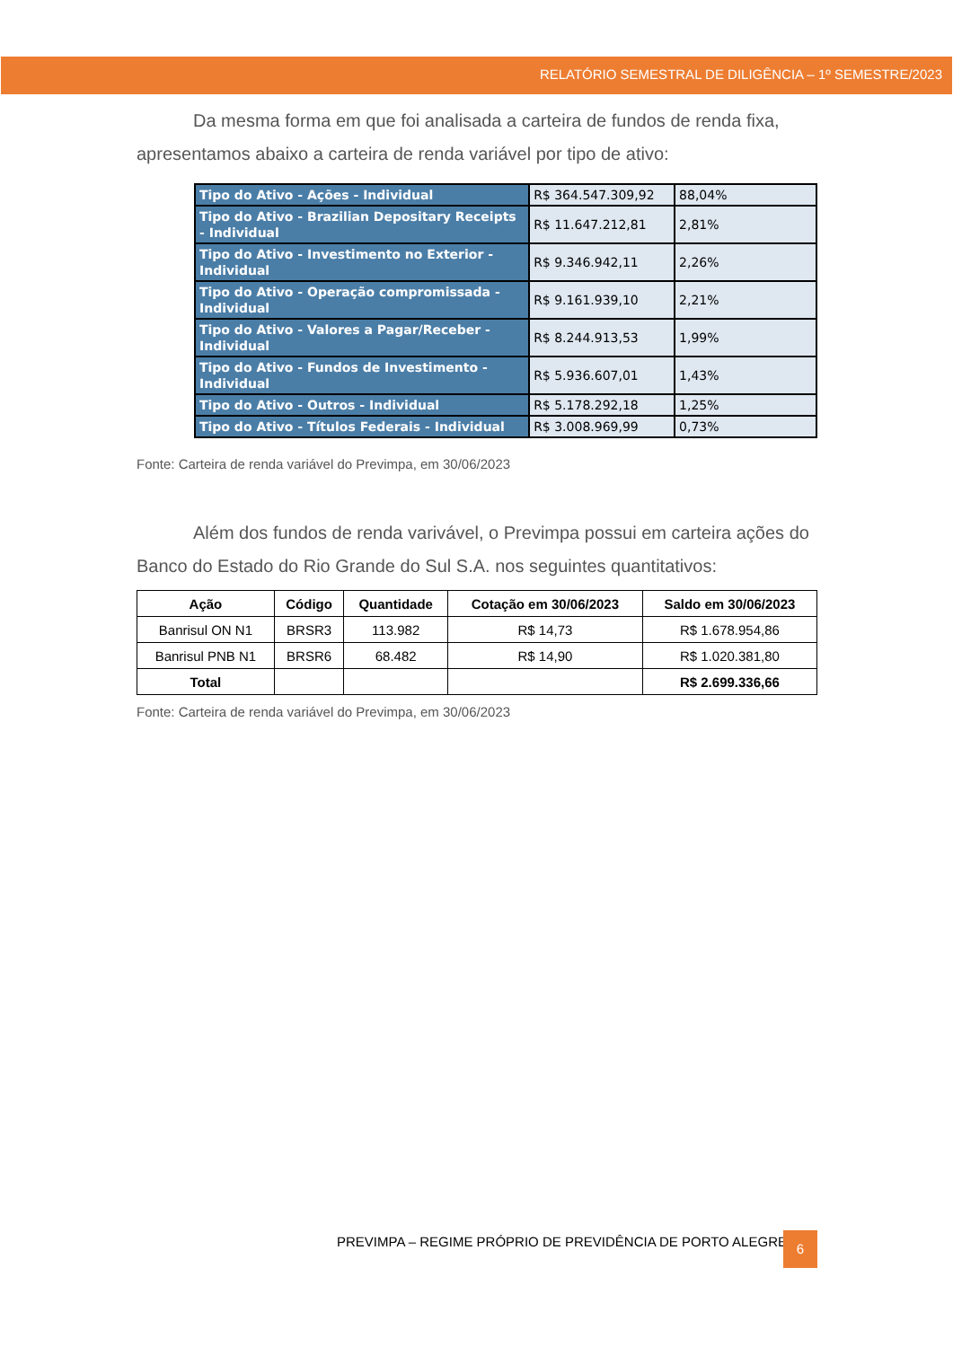RELATÓRIO SEMESTRAL DE DILIGÊNCIA – 1º SEMESTRE/2023
Da mesma forma em que foi analisada a carteira de fundos de renda fixa, apresentamos abaixo a carteira de renda variável por tipo de ativo:
| Tipo do Ativo - Ações - Individual | R$ 364.547.309,92 | 88,04% |
| Tipo do Ativo - Brazilian Depositary Receipts - Individual | R$ 11.647.212,81 | 2,81% |
| Tipo do Ativo - Investimento no Exterior - Individual | R$ 9.346.942,11 | 2,26% |
| Tipo do Ativo - Operação compromissada - Individual | R$ 9.161.939,10 | 2,21% |
| Tipo do Ativo - Valores a Pagar/Receber - Individual | R$ 8.244.913,53 | 1,99% |
| Tipo do Ativo - Fundos de Investimento - Individual | R$ 5.936.607,01 | 1,43% |
| Tipo do Ativo - Outros - Individual | R$ 5.178.292,18 | 1,25% |
| Tipo do Ativo - Títulos Federais - Individual | R$ 3.008.969,99 | 0,73% |
Fonte: Carteira de renda variável do Previmpa, em 30/06/2023
Além dos fundos de renda varivável, o Previmpa possui em carteira ações do Banco do Estado do Rio Grande do Sul S.A. nos seguintes quantitativos:
| Ação | Código | Quantidade | Cotação em 30/06/2023 | Saldo em 30/06/2023 |
| --- | --- | --- | --- | --- |
| Banrisul ON N1 | BRSR3 | 113.982 | R$ 14,73 | R$ 1.678.954,86 |
| Banrisul PNB N1 | BRSR6 | 68.482 | R$ 14,90 | R$ 1.020.381,80 |
| Total | | | | R$ 2.699.336,66 |
Fonte: Carteira de renda variável do Previmpa, em 30/06/2023
PREVIMPA – REGIME PRÓPRIO DE PREVIDÊNCIA DE PORTO ALEGRE
6